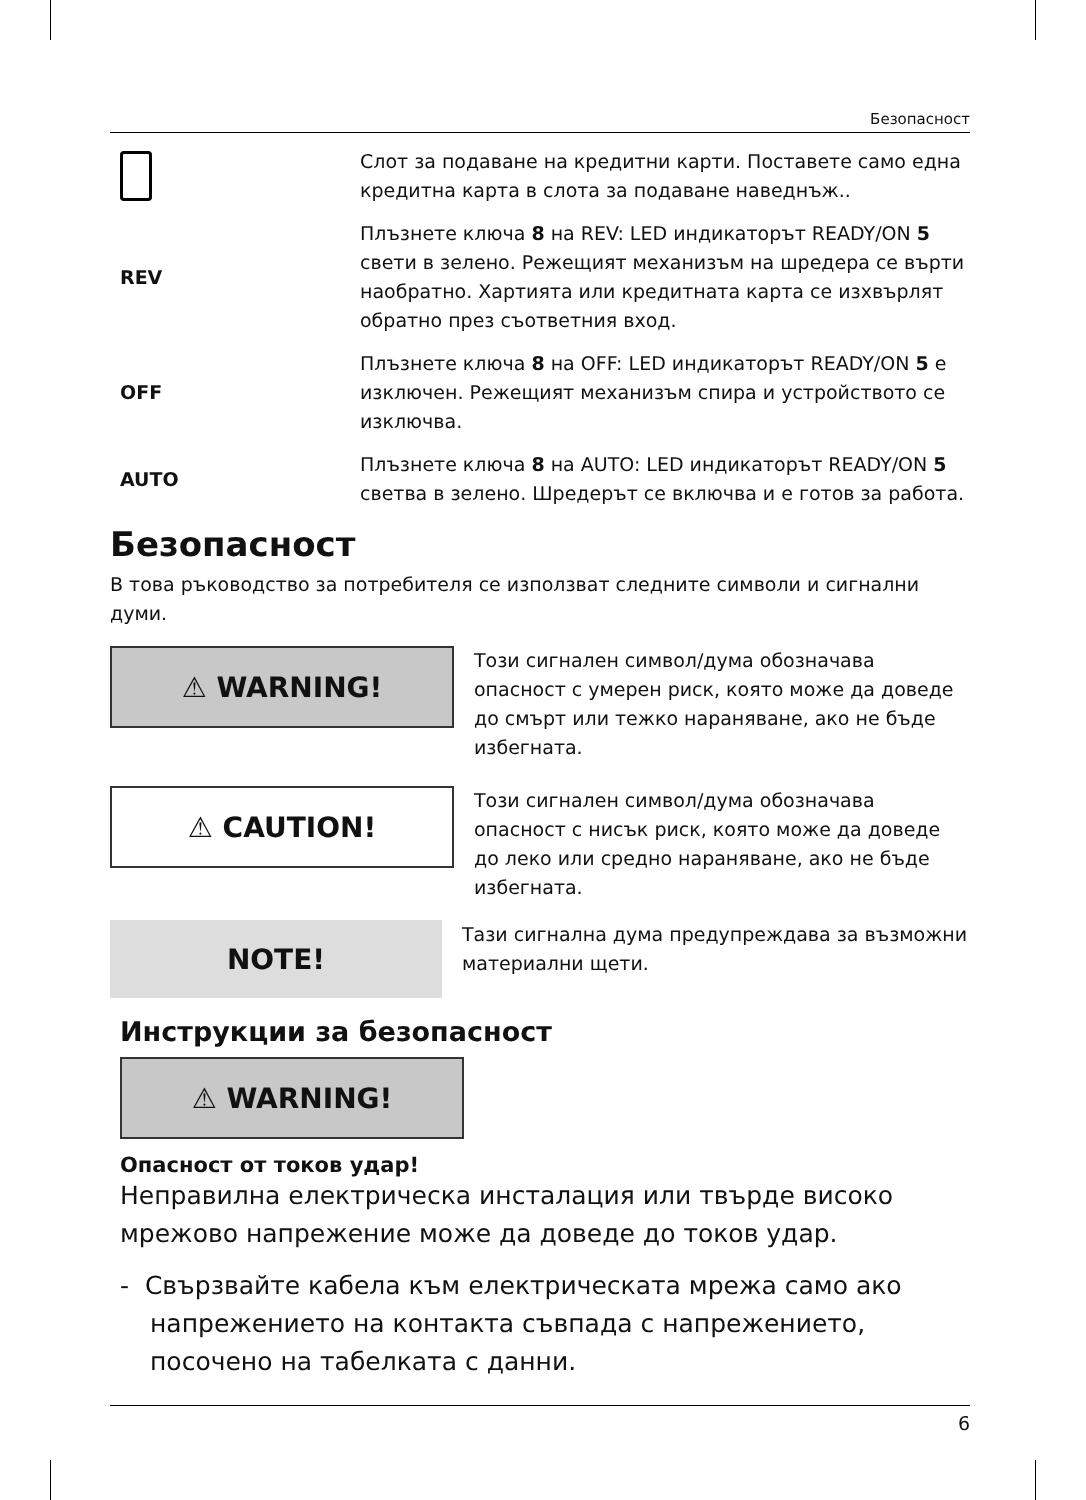Безопасност
Слот за подаване на кредитни карти. Поставете само една кредитна карта в слота за подаване наведнъж..
REV Плъзнете ключа 8 на REV: LED индикаторът READY/ON 5 свети в зелено. Режещият механизъм на шредера се върти наобратно. Хартията или кредитната карта се изхвърлят обратно през съответния вход.
OFF Плъзнете ключа 8 на OFF: LED индикаторът READY/ON 5 е изключен. Режещият механизъм спира и устройството се изключва.
AUTO Плъзнете ключа 8 на AUTO: LED индикаторът READY/ON 5 светва в зелено. Шредерът се включва и е готов за работа.
Безопасност
В това ръководство за потребителя се използват следните символи и сигнални думи.
⚠ WARNING!
Този сигнален символ/дума обозначава опасност с умерен риск, която може да доведе до смърт или тежко нараняване, ако не бъде избегната.
⚠ CAUTION!
Този сигнален символ/дума обозначава опасност с нисък риск, която може да доведе до леко или средно нараняване, ако не бъде избегната.
NOTE!
Тази сигнална дума предупреждава за възможни материални щети.
Инструкции за безопасност
⚠ WARNING!
Опасност от токов удар!
Неправилна електрическа инсталация или твърде високо мрежово напрежение може да доведе до токов удар.
- Свързвайте кабела към електрическата мрежа само ако напрежението на контакта съвпада с напрежението, посочено на табелката с данни.
6